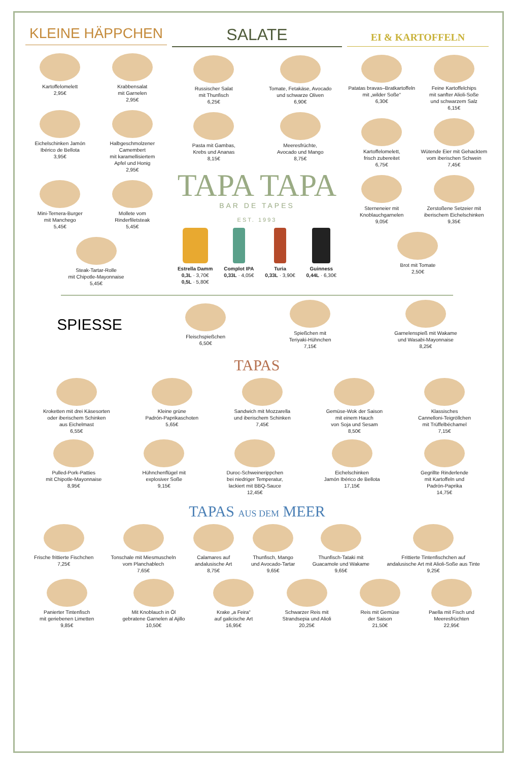KLEINE HÄPPCHEN
Kartoffelomelett
2,95€
Krabbensalat
mit Garnelen
2,95€
Eichelschinken Jamón
Ibérico de Bellota
3,95€
Halbgeschmolzener
Camembert
mit karamellisiertem
Apfel und Honig
2,95€
Mini-Ternera-Burger
mit Manchego
5,45€
Mollete vom
Rinderfiletsteak
5,45€
Steak-Tartar-Rolle
mit Chipotle-Mayonnaise
5,45€
SALATE
Russischer Salat
mit Thunfisch
6,25€
Tomate, Fetakäse, Avocado
und schwarze Oliven
6,90€
Pasta mit Gambas,
Krebs und Ananas
8,15€
Meeresfrüchte,
Avocado und Mango
8,75€
TAPA TAPA
BAR DE TAPES
EST. 1993
Estrella Damm
0,3L · 3,70€
0,5L · 5,80€
Complot IPA
0,33L · 4,05€
Turia
0,33L · 3,90€
Guinness
0,44L · 6,30€
EI & KARTOFFELN
Patatas bravas–Bratkartoffeln
mit „wilder Soße“
6,30€
Feine Kartoffelchips
mit sanfter Alioli-Soße
und schwarzem Salz
6,15€
Kartoffelomelett,
frisch zubereitet
6,75€
Wütende Eier mit Gehacktem
vom iberischen Schwein
7,45€
Sterneneier mit
Knoblauchgarnelen
9,05€
Zerstoßene Setzeier mit
iberischem Eichelschinken
9,35€
Brot mit Tomate
2,50€
SPIESSE
Fleischspießchen
6,50€
Spießchen mit
Teriyaki-Hühnchen
7,15€
Garnelenspieß mit Wakame
und Wasabi-Mayonnaise
8,25€
TAPAS
Kroketten mit drei Käsesorten
oder iberischem Schinken
aus Eichelmast
6,55€
Kleine grüne
Padrón-Paprikaschoten
5,65€
Sandwich mit Mozzarella
und iberischem Schinken
7,45€
Gemüse-Wok der Saison
mit einem Hauch
von Soja und Sesam
8,50€
Klassisches
Cannelloni-Teigröllchen
mit Trüffelbéchamel
7,15€
Pulled-Pork-Patties
mit Chipotle-Mayonnaise
8,95€
Hühnchenflügel mit
explosiver Soße
9,15€
Duroc-Schweinerippchen
bei niedriger Temperatur,
lackiert mit BBQ-Sauce
12,45€
Eichelschinken
Jamón Ibérico de Bellota
17,15€
Gegrillte Rinderlende
mit Kartoffeln und
Padrón-Paprika
14,75€
TAPAS AUS DEM MEER
Frische frittierte Fischchen
7,25€
Tonschale mit Miesmuscheln
vom Planchablech
7,65€
Calamares auf
andalusische Art
8,75€
Thunfisch, Mango
und Avocado-Tartar
9,65€
Thunfisch-Tataki mit
Guacamole und Wakame
9,65€
Frittierte Tintenfischchen auf
andalusische Art mit Alioli-Soße aus Tinte
9,25€
Panierter Tintenfisch
mit geriebenen Limetten
9,85€
Mit Knoblauch in Öl
gebratene Garnelen al Ajillo
10,50€
Krake „a Feira“
auf galicische Art
16,95€
Schwarzer Reis mit
Strandsepia und Alioli
20,25€
Reis mit Gemüse
der Saison
21,50€
Paella mit Fisch und
Meeresfrüchten
22,95€